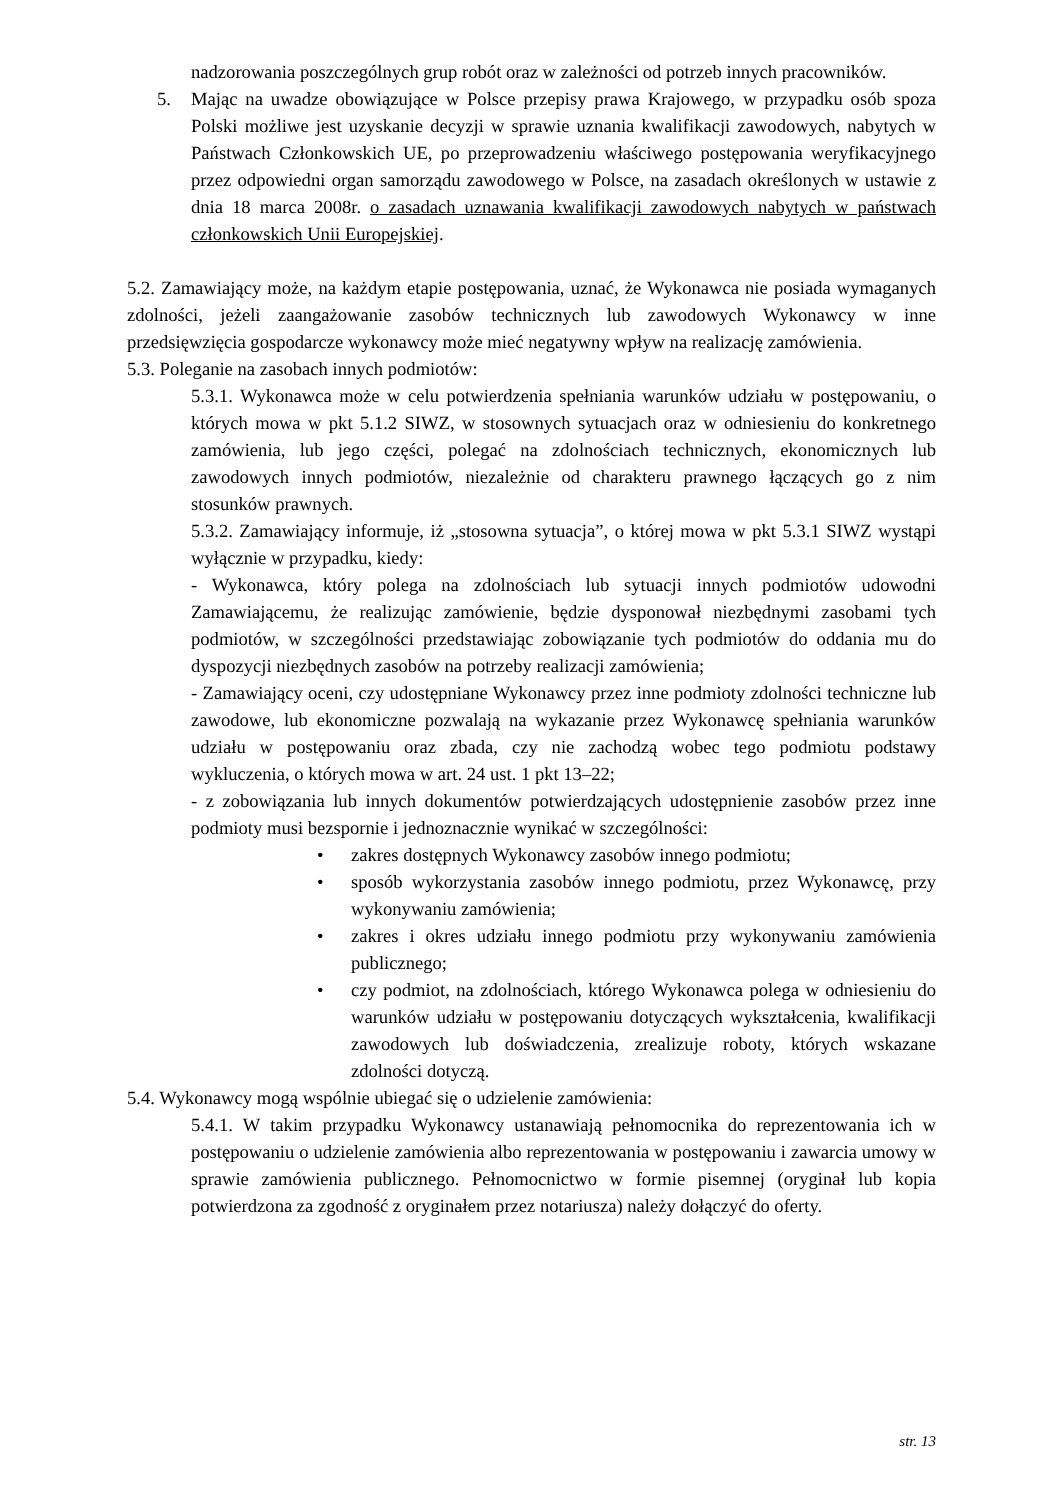nadzorowania poszczególnych grup robót oraz w zależności od potrzeb innych pracowników.
5. Mając na uwadze obowiązujące w Polsce przepisy prawa Krajowego, w przypadku osób spoza Polski możliwe jest uzyskanie decyzji w sprawie uznania kwalifikacji zawodowych, nabytych w Państwach Członkowskich UE, po przeprowadzeniu właściwego postępowania weryfikacyjnego przez odpowiedni organ samorządu zawodowego w Polsce, na zasadach określonych w ustawie z dnia 18 marca 2008r. o zasadach uznawania kwalifikacji zawodowych nabytych w państwach członkowskich Unii Europejskiej.
5.2. Zamawiający może, na każdym etapie postępowania, uznać, że Wykonawca nie posiada wymaganych zdolności, jeżeli zaangażowanie zasobów technicznych lub zawodowych Wykonawcy w inne przedsięwzięcia gospodarcze wykonawcy może mieć negatywny wpływ na realizację zamówienia.
5.3. Poleganie na zasobach innych podmiotów:
5.3.1. Wykonawca może w celu potwierdzenia spełniania warunków udziału w postępowaniu, o których mowa w pkt 5.1.2 SIWZ, w stosownych sytuacjach oraz w odniesieniu do konkretnego zamówienia, lub jego części, polegać na zdolnościach technicznych, ekonomicznych lub zawodowych innych podmiotów, niezależnie od charakteru prawnego łączących go z nim stosunków prawnych.
5.3.2. Zamawiający informuje, iż „stosowna sytuacja”, o której mowa w pkt 5.3.1 SIWZ wystąpi wyłącznie w przypadku, kiedy:
- Wykonawca, który polega na zdolnościach lub sytuacji innych podmiotów udowodni Zamawiającemu, że realizując zamówienie, będzie dysponował niezbędnymi zasobami tych podmiotów, w szczególności przedstawiając zobowiązanie tych podmiotów do oddania mu do dyspozycji niezbędnych zasobów na potrzeby realizacji zamówienia;
- Zamawiający oceni, czy udostępniane Wykonawcy przez inne podmioty zdolności techniczne lub zawodowe, lub ekonomiczne pozwalają na wykazanie przez Wykonawcę spełniania warunków udziału w postępowaniu oraz zbada, czy nie zachodzą wobec tego podmiotu podstawy wykluczenia, o których mowa w art. 24 ust. 1 pkt 13–22;
- z zobowiązania lub innych dokumentów potwierdzających udostępnienie zasobów przez inne podmioty musi bezspornie i jednoznacznie wynikać w szczególności:
• zakres dostępnych Wykonawcy zasobów innego podmiotu;
• sposób wykorzystania zasobów innego podmiotu, przez Wykonawcę, przy wykonywaniu zamówienia;
• zakres i okres udziału innego podmiotu przy wykonywaniu zamówienia publicznego;
• czy podmiot, na zdolnościach, którego Wykonawca polega w odniesieniu do warunków udziału w postępowaniu dotyczących wykształcenia, kwalifikacji zawodowych lub doświadczenia, zrealizuje roboty, których wskazane zdolności dotyczą.
5.4. Wykonawcy mogą wspólnie ubiegać się o udzielenie zamówienia:
5.4.1. W takim przypadku Wykonawcy ustanawiają pełnomocnika do reprezentowania ich w postępowaniu o udzielenie zamówienia albo reprezentowania w postępowaniu i zawarcia umowy w sprawie zamówienia publicznego. Pełnomocnictwo w formie pisemnej (oryginał lub kopia potwierdzona za zgodność z oryginałem przez notariusza) należy dołączyć do oferty.
str. 13